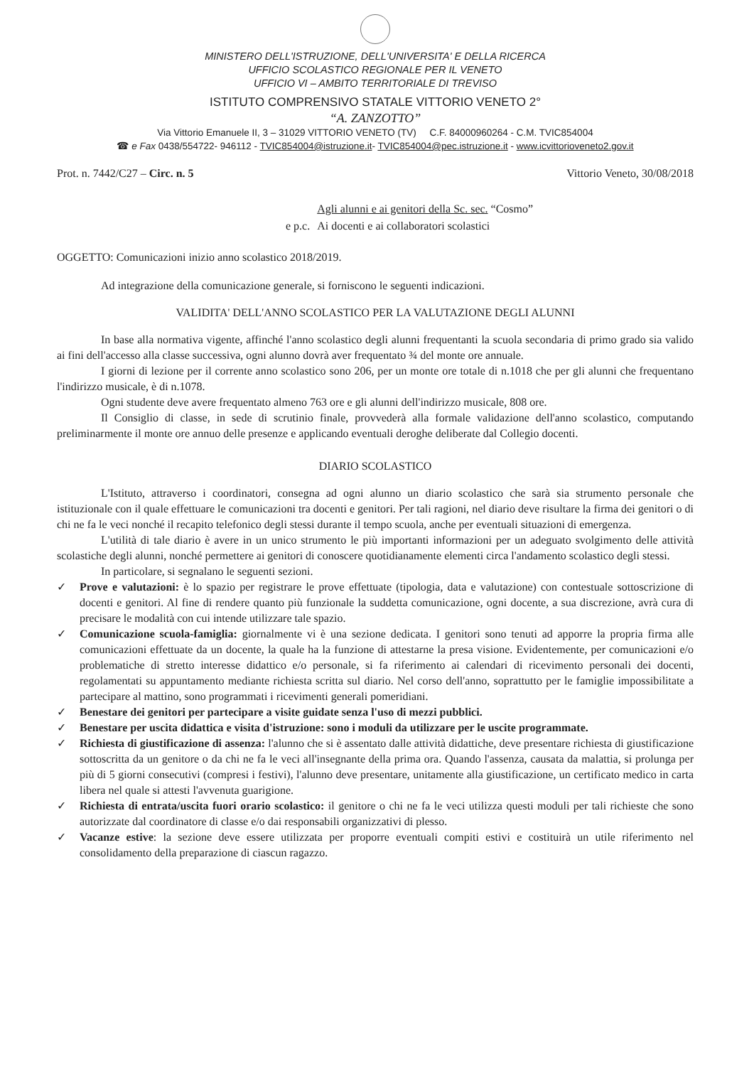MINISTERO DELL'ISTRUZIONE, DELL'UNIVERSITA' E DELLA RICERCA
UFFICIO SCOLASTICO REGIONALE PER IL VENETO
UFFICIO VI – AMBITO TERRITORIALE DI TREVISO
ISTITUTO COMPRENSIVO STATALE VITTORIO VENETO 2°
“A. ZANZOTTO”
Via Vittorio Emanuele II, 3 – 31029 VITTORIO VENETO (TV) C.F. 84000960264 - C.M. TVIC854004
☎ e Fax 0438/554722- 946112 - TVIC854004@istruzione.it- TVIC854004@pec.istruzione.it - www.icvittorioveneto2.gov.it
Prot. n. 7442/C27 – Circ. n. 5 Vittorio Veneto, 30/08/2018
| | Agli alunni e ai genitori della Sc. sec. “Cosmo” |
| e p.c. | Ai docenti e ai collaboratori scolastici |
OGGETTO: Comunicazioni inizio anno scolastico 2018/2019.
Ad integrazione della comunicazione generale, si forniscono le seguenti indicazioni.
VALIDITA' DELL'ANNO SCOLASTICO PER LA VALUTAZIONE DEGLI ALUNNI
In base alla normativa vigente, affinché l'anno scolastico degli alunni frequentanti la scuola secondaria di primo grado sia valido ai fini dell'accesso alla classe successiva, ogni alunno dovrà aver frequentato ¾ del monte ore annuale.
I giorni di lezione per il corrente anno scolastico sono 206, per un monte ore totale di n.1018 che per gli alunni che frequentano l'indirizzo musicale, è di n.1078.
Ogni studente deve avere frequentato almeno 763 ore e gli alunni dell'indirizzo musicale, 808 ore.
Il Consiglio di classe, in sede di scrutinio finale, provvederà alla formale validazione dell'anno scolastico, computando preliminarmente il monte ore annuo delle presenze e applicando eventuali deroghe deliberate dal Collegio docenti.
DIARIO SCOLASTICO
L'Istituto, attraverso i coordinatori, consegna ad ogni alunno un diario scolastico che sarà sia strumento personale che istituzionale con il quale effettuare le comunicazioni tra docenti e genitori. Per tali ragioni, nel diario deve risultare la firma dei genitori o di chi ne fa le veci nonché il recapito telefonico degli stessi durante il tempo scuola, anche per eventuali situazioni di emergenza.
L'utilità di tale diario è avere in un unico strumento le più importanti informazioni per un adeguato svolgimento delle attività scolastiche degli alunni, nonché permettere ai genitori di conoscere quotidianamente elementi circa l'andamento scolastico degli stessi.
In particolare, si segnalano le seguenti sezioni.
✓ Prove e valutazioni: è lo spazio per registrare le prove effettuate (tipologia, data e valutazione) con contestuale sottoscrizione di docenti e genitori. Al fine di rendere quanto più funzionale la suddetta comunicazione, ogni docente, a sua discrezione, avrà cura di precisare le modalità con cui intende utilizzare tale spazio.
✓ Comunicazione scuola-famiglia: giornalmente vi è una sezione dedicata. I genitori sono tenuti ad apporre la propria firma alle comunicazioni effettuate da un docente, la quale ha la funzione di attestarne la presa visione. Evidentemente, per comunicazioni e/o problematiche di stretto interesse didattico e/o personale, si fa riferimento ai calendari di ricevimento personali dei docenti, regolamentati su appuntamento mediante richiesta scritta sul diario. Nel corso dell'anno, soprattutto per le famiglie impossibilitate a partecipare al mattino, sono programmati i ricevimenti generali pomeridiani.
✓ Benestare dei genitori per partecipare a visite guidate senza l'uso di mezzi pubblici.
✓ Benestare per uscita didattica e visita d'istruzione: sono i moduli da utilizzare per le uscite programmate.
✓ Richiesta di giustificazione di assenza: l'alunno che si è assentato dalle attività didattiche, deve presentare richiesta di giustificazione sottoscritta da un genitore o da chi ne fa le veci all'insegnante della prima ora. Quando l'assenza, causata da malattia, si prolunga per più di 5 giorni consecutivi (compresi i festivi), l'alunno deve presentare, unitamente alla giustificazione, un certificato medico in carta libera nel quale si attesti l'avvenuta guarigione.
✓ Richiesta di entrata/uscita fuori orario scolastico: il genitore o chi ne fa le veci utilizza questi moduli per tali richieste che sono autorizzate dal coordinatore di classe e/o dai responsabili organizzativi di plesso.
✓ Vacanze estive: la sezione deve essere utilizzata per proporre eventuali compiti estivi e costituirà un utile riferimento nel consolidamento della preparazione di ciascun ragazzo.